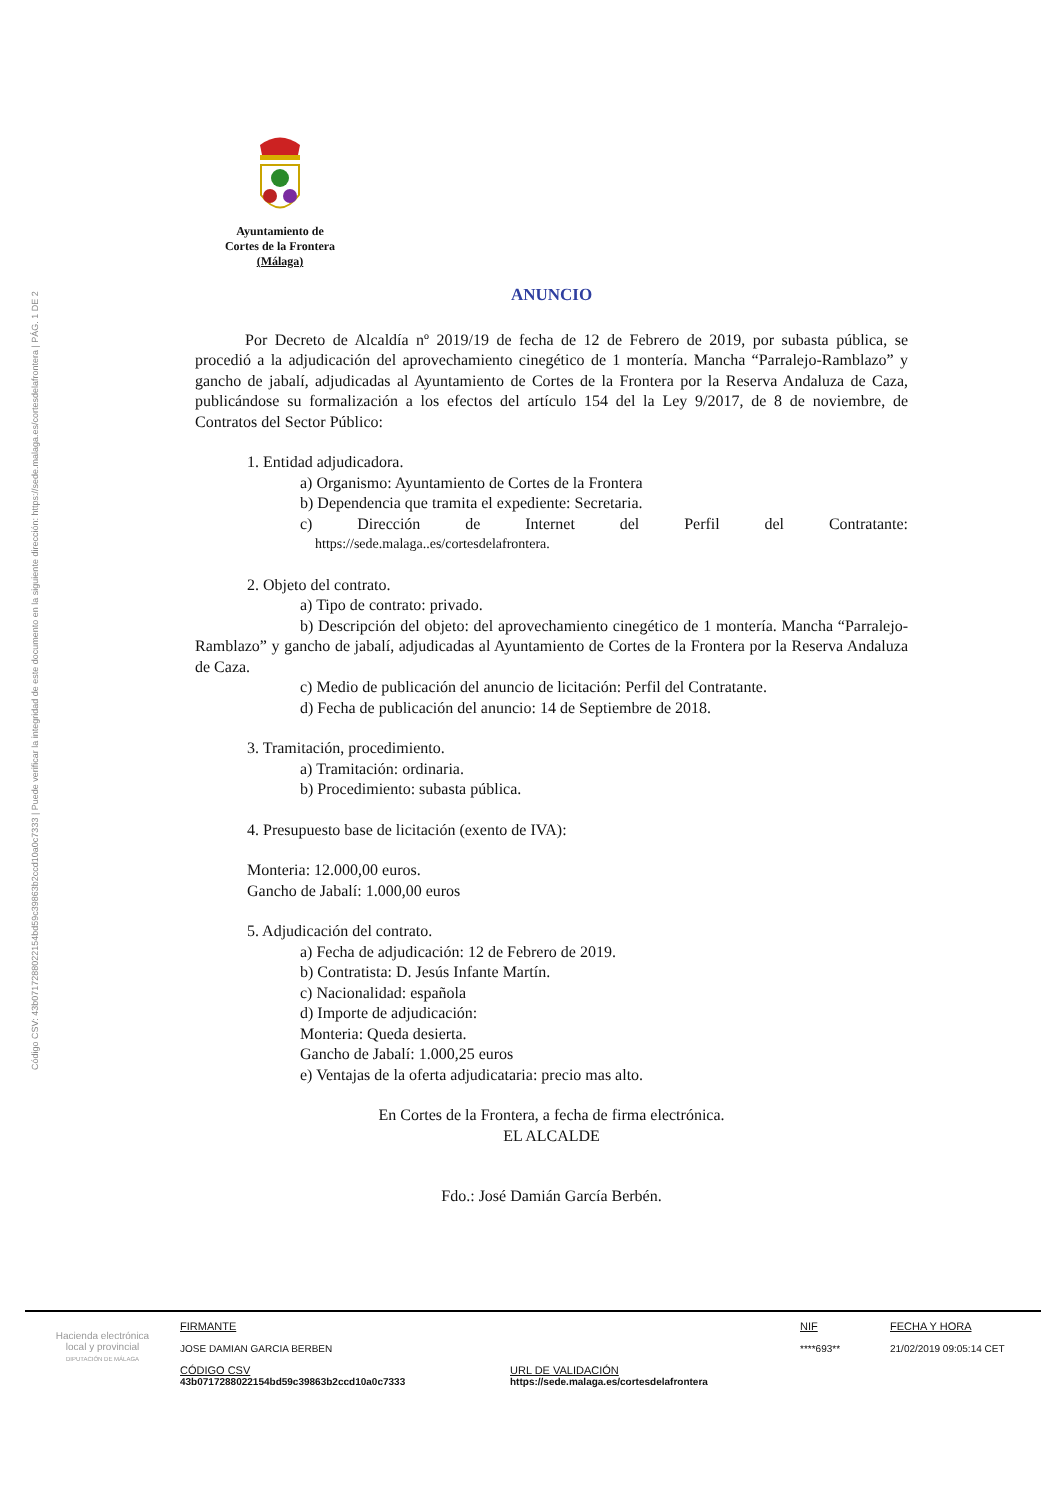Código CSV: 43b0717288022154bd59c39863b2ccd10a0c7333 | Puede verificar la integridad de este documento en la siguiente dirección: https://sede.malaga.es/cortesdelafrontera | PÁG. 1 DE 2
Ayuntamiento de
Cortes de la Frontera
(Málaga)
ANUNCIO
Por Decreto de Alcaldía nº 2019/19 de fecha de 12 de Febrero de 2019, por subasta pública, se procedió a la adjudicación del aprovechamiento cinegético de 1 montería. Mancha “Parralejo-Ramblazo” y gancho de jabalí, adjudicadas al Ayuntamiento de Cortes de la Frontera por la Reserva Andaluza de Caza, publicándose su formalización a los efectos del artículo 154 del la Ley 9/2017, de 8 de noviembre, de Contratos del Sector Público:
1. Entidad adjudicadora.
a) Organismo: Ayuntamiento de Cortes de la Frontera
b) Dependencia que tramita el expediente: Secretaria.
c) Dirección de Internet del Perfil del Contratante:
https://sede.malaga..es/cortesdelafrontera.
2. Objeto del contrato.
a) Tipo de contrato: privado.
b) Descripción del objeto: del aprovechamiento cinegético de 1 montería. Mancha “Parralejo-Ramblazo” y gancho de jabalí, adjudicadas al Ayuntamiento de Cortes de la Frontera por la Reserva Andaluza de Caza.
c) Medio de publicación del anuncio de licitación: Perfil del Contratante.
d) Fecha de publicación del anuncio: 14 de Septiembre de 2018.
3. Tramitación, procedimiento.
a) Tramitación: ordinaria.
b) Procedimiento: subasta pública.
4. Presupuesto base de licitación (exento de IVA):
Monteria: 12.000,00 euros.
Gancho de Jabalí: 1.000,00 euros
5. Adjudicación del contrato.
a) Fecha de adjudicación: 12 de Febrero de 2019.
b) Contratista: D. Jesús Infante Martín.
c) Nacionalidad: española
d) Importe de adjudicación:
Monteria: Queda desierta.
Gancho de Jabalí: 1.000,25 euros
e) Ventajas de la oferta adjudicataria: precio mas alto.
En Cortes de la Frontera, a fecha de firma electrónica.
EL ALCALDE
Fdo.: José Damián García Berbén.
Hacienda electrónica
local y provincial
DIPUTACIÓN DE MÁLAGA
FIRMANTE
JOSE DAMIAN GARCIA BERBEN
NIF
****693**
FECHA Y HORA
21/02/2019 09:05:14 CET
CÓDIGO CSV
43b0717288022154bd59c39863b2ccd10a0c7333
URL DE VALIDACIÓN
https://sede.malaga.es/cortesdelafrontera